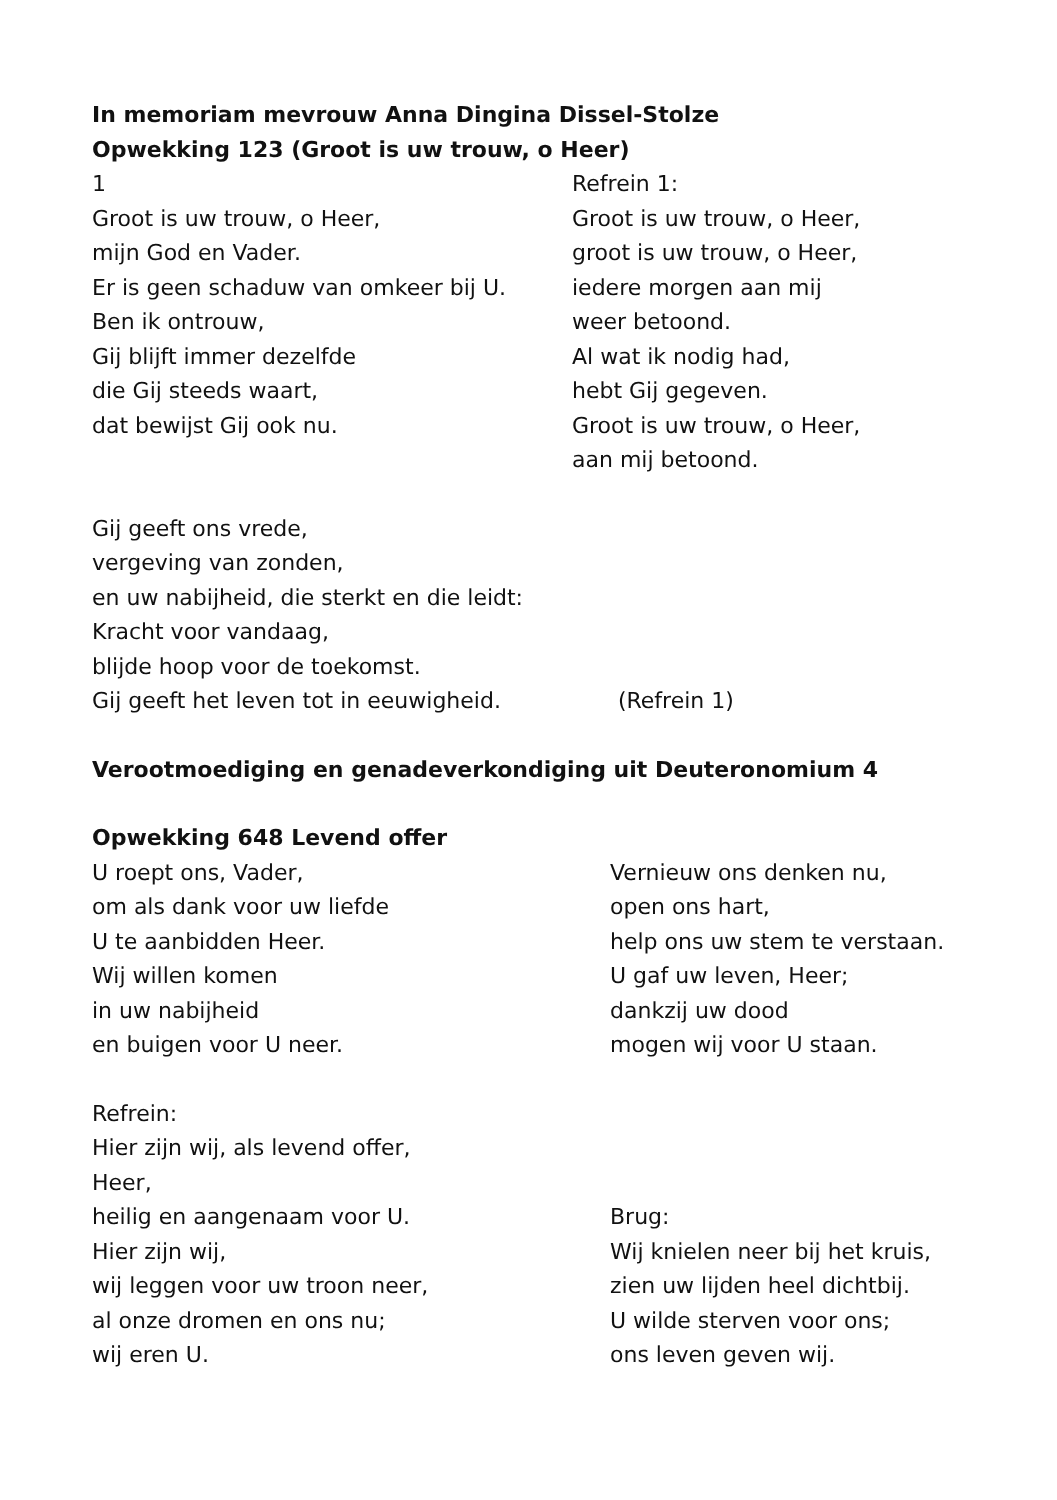In memoriam mevrouw Anna Dingina Dissel-Stolze
Opwekking 123 (Groot is uw trouw, o Heer)
1
Groot is uw trouw, o Heer,
mijn God en Vader.
Er is geen schaduw van omkeer bij U.
Ben ik ontrouw,
Gij blijft immer dezelfde
die Gij steeds waart,
dat bewijst Gij ook nu.
Refrein 1:
Groot is uw trouw, o Heer,
groot is uw trouw, o Heer,
iedere morgen aan mij
weer betoond.
Al wat ik nodig had,
hebt Gij gegeven.
Groot is uw trouw, o Heer,
aan mij betoond.
Gij geeft ons vrede,
vergeving van zonden,
en uw nabijheid, die sterkt en die leidt:
Kracht voor vandaag,
blijde hoop voor de toekomst.
Gij geeft het leven tot in eeuwigheid. (Refrein 1)
Verootmoediging en genadeverkondiging uit Deuteronomium 4
Opwekking 648 Levend offer
U roept ons, Vader,
om als dank voor uw liefde
U te aanbidden Heer.
Wij willen komen
in uw nabijheid
en buigen voor U neer.
Vernieuw ons denken nu,
open ons hart,
help ons uw stem te verstaan.
U gaf uw leven, Heer;
dankzij uw dood
mogen wij voor U staan.
Refrein:
Hier zijn wij, als levend offer,
Heer,
heilig en aangenaam voor U.
Hier zijn wij,
wij leggen voor uw troon neer,
al onze dromen en ons nu;
wij eren U.
Brug:
Wij knielen neer bij het kruis,
zien uw lijden heel dichtbij.
U wilde sterven voor ons;
ons leven geven wij.